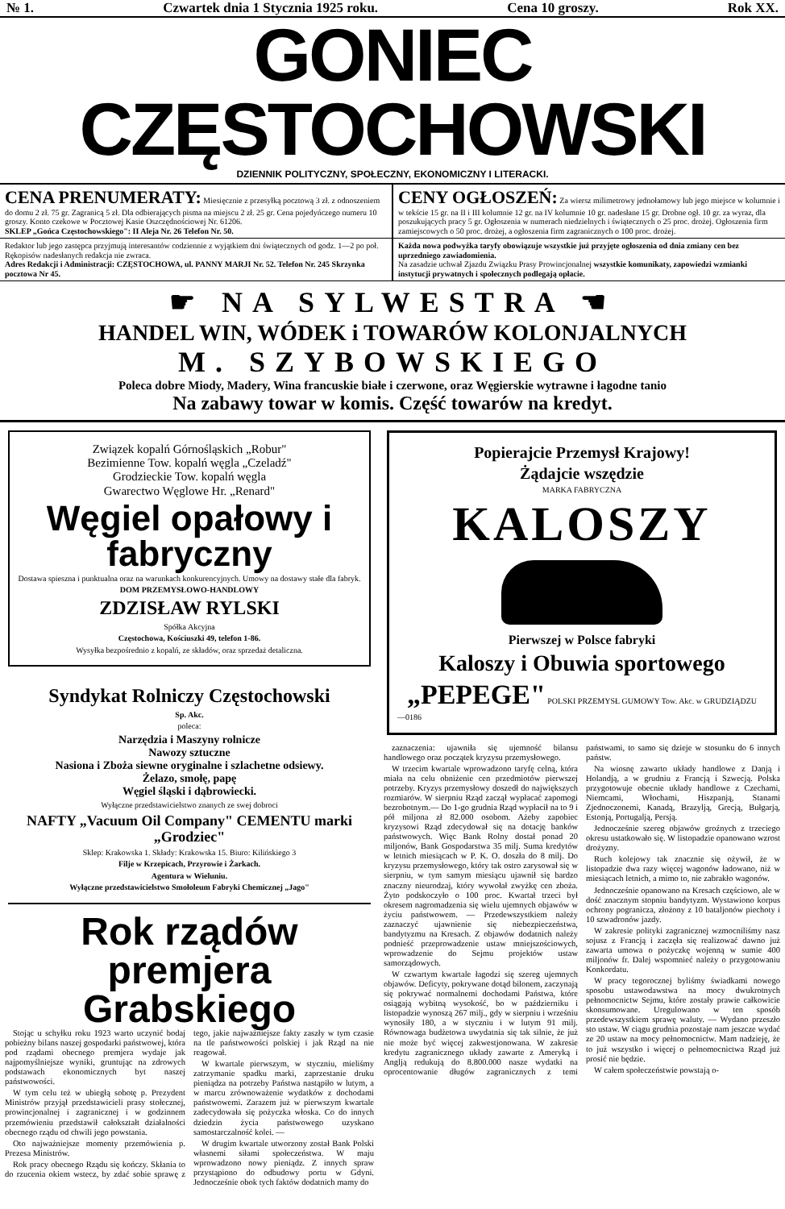№ 1. Czwartek dnia 1 Stycznia 1925 roku. Cena 10 groszy. Rok XX.
GONIEC CZĘSTOCHOWSKI
DZIENNIK POLITYCZNY, SPOŁECZNY, EKONOMICZNY I LITERACKI.
CENA PRENUMERATY: Miesięcznie z przesyłką pocztową 3 zł. z odnoszeniem do domu 2 zł. 75 gr. Zagranicą 5 zł. Dla odbierających pisma na miejscu 2 zł. 25 gr. Cena pojedyńczego numeru 10 groszy. Konto czekowe w Pocztowej Kasie Oszczędnościowej Nr. 61206.
SKLEP „Gońca Częstochowskiego": II Aleja Nr. 26 Telefon Nr. 50.
CENY OGŁOSZEŃ: Za wiersz milimetrowy jednołamowy lub jego miejsce w kolumnie i w tekście 15 gr. na II i III kolumnie 12 gr. na IV kolumnie 10 gr. nadesłane 15 gr. Drobne ogł. 10 gr. za wyraz, dla poszukujących pracy 5 gr. Ogłoszenia w numerach niedzielnych i świątecznych o 25 proc. drożej. Ogłoszenia firm zamiejscowych o 50 proc. drożej, a ogłoszenia firm zagranicznych o 100 proc. drożej.
Redaktor lub jego zastępca przyjmują interesantów codziennie z wyjątkiem dni świątecznych od godz. 1—2 po poł. Rękopisów nadesłanych redakcja nie zwraca.
Adres Redakcji i Administracji: CZĘSTOCHOWA, ul. PANNY MARJI Nr. 52. Telefon Nr. 245 Skrzynka pocztowa Nr 45.
Każda nowa podwyżka taryfy obowiązuje wszystkie już przyjęte ogłoszenia od dnia zmiany cen bez uprzedniego zawiadomienia.
Na zasadzie uchwał Zjazdu Związku Prasy Prowincjonalnej wszystkie komunikaty, zapowiedzi wzmianki instytucji prywatnych i społecznych podlegają opłacie.
☛ NA SYLWESTRA ☚
HANDEL WIN, WÓDEK i TOWARÓW KOLONJALNYCH
M. SZYBOWSKIEGO
Poleca dobre Miody, Madery, Wina francuskie białe i czerwone, oraz Węgierskie wytrawne i łagodne tanio
Na zabawy towar w komis. Część towarów na kredyt.
Związek kopalń Górnośląskich „Robur"
Bezimienne Tow. kopalń węgla „Czeladź"
Grodzieckie Tow. kopalń węgla
Gwarectwo Węglowe Hr. „Renard"
Węgiel opałowy i fabryczny
Dostawa spieszna i punktualna oraz na warunkach konkurencyjnych. Umowy na dostawy stałe dla fabryk.
DOM PRZEMYSŁOWO-HANDLOWY
ZDZISŁAW RYLSKI
Spółka Akcyjna
Częstochowa, Kościuszki 49, telefon 1-86.
Wysyłka bezpośrednio z kopalń, ze składów, oraz sprzedaż detaliczna.
Syndykat Rolniczy Częstochowski
Sp. Akc.
poleca:
Narzędzia i Maszyny rolnicze
Nawozy sztuczne
Nasiona i Zboża siewne oryginalne i szlachetne odsiewy.
Żelazo, smołę, papę
Węgiel śląski i dąbrowiecki.
Wyłączne przedstawicielstwo znanych ze swej dobroci
NAFTY „Vacuum Oil Company" CEMENTU marki „Grodziec"
Sklep: Krakowska 1. Składy: Krakowska 15. Biuro: Kilińskiego 3
Filje w Krzepicach, Przyrowie i Żarkach.
Agentura w Wieluniu.
Wyłączne przedstawicielstwo Smołoleum Fabryki Chemicznej „Jago"
Rok rządów premjera Grabskiego
Stojąc u schyłku roku 1923 warto uczynić bodaj pobieżny bilans naszej gospodarki państwowej, która pod rządami obecnego premjera wydaje jak najpomyślniejsze wyniki, gruntując na zdrowych podstawach ekonomicznych byt naszej państwowości.
W tym celu też w ubiegłą sobotę p. Prezydent Ministrów przyjął przedstawicieli prasy stołecznej, prowincjonalnej i zagranicznej i w godzinnem przemówieniu przedstawił całokształt działalności obecnego rządu od chwili jego powstania.
Oto najważniejsze momenty przemówienia p. Prezesa Ministrów.
Rok pracy obecnego Rządu się kończy. Skłania to do rzucenia okiem wstecz, by zdać sobie sprawę z tego, jakie najważniejsze fakty zaszły w tym czasie na tle państwowości polskiej i jak Rząd na nie reagował.
W kwartale pierwszym, w styczniu, mieliśmy zatrzymanie spadku marki, zaprzestanie druku pieniądza na potrzeby Państwa nastąpiło w lutym, a w marcu zrównoważenie wydatków z dochodami państwowemi. Zarazem już w pierwszym kwartale zadecydowała się pożyczka włoska. Co do innych dziedzin życia państwowego uzyskano samostarczalność kolei. —
W drugim kwartale utworzony został Bank Polski własnemi siłami społeczeństwa. W maju wprowadzono nowy pieniądz. Z innych spraw przystąpiono do odbudowy portu w Gdyni. Jednocześnie obok tych faktów dodatnich mamy do
Popierajcie Przemysł Krajowy!
Żądajcie wszędzie
MARKA FABRYCZNA
KALOSZY
Pierwszej w Polsce fabryki
Kaloszy i Obuwia sportowego
„PEPEGE" POLSKI PRZEMYSŁ GUMOWY Tow. Akc. w GRUDZIĄDZU
—0186
zaznaczenia: ujawniła się ujemność bilansu handlowego oraz początek kryzysu przemysłowego.
W trzecim kwartale wprowadzono taryfę celną, która miała na celu obniżenie cen przedmiotów pierwszej potrzeby. Kryzys przemysłowy doszedł do największych rozmiarów. W sierpniu Rząd zaczął wypłacać zapomogi bezrobotnym.— Do 1-go grudnia Rząd wypłacił na to 9 i pół miljona zł 82.000 osobom. Ażeby zapobiec kryzysowi Rząd zdecydował się na dotację banków państwowych. Więc Bank Rolny dostał ponad 20 miljonów, Bank Gospodarstwa 35 milj. Suma kredytów w letnich miesiącach w P. K. O. doszła do 8 milj. Do kryzysu przemysłowego, który tak ostro zarysował się w sierpniu, w tym samym miesiącu ujawnił się bardzo znaczny nieurodzaj, który wywołał zwyżkę cen zboża. Żyto podskoczyło o 100 proc. Kwartał trzeci był okresem nagromadzenia się wielu ujemnych objawów w życiu państwowem. — Przedewszystkiem należy zaznaczyć ujawnienie się niebezpieczeństwa, bandytyzmu na Kresach. Z objawów dodatnich należy podnieść przeprowadzenie ustaw mniejszościowych, wprowadzenie do Sejmu projektów ustaw samorządowych.
W czwartym kwartale łagodzi się szereg ujemnych objawów. Deficyty, pokrywane dotąd bilonem, zaczynają się pokrywać normalnemi dochodami Państwa, które osiągają wybitną wysokość, bo w październiku i listopadzie wynoszą 267 milj., gdy w sierpniu i wrześniu wynosiły 180, a w styczniu i w lutym 91 milj. Równowaga budżetowa uwydatnia się tak silnie, że już nie może być więcej zakwestjonowana. W zakresie kredytu zagranicznego układy zawarte z Ameryką i Anglją redukują do 8.800.000 nasze wydatki na oprocentowanie długów zagranicznych z temi państwami, to samo się dzieje w stosunku do 6 innych państw.
Na wiosnę zawarto układy handlowe z Danją i Holandją, a w grudniu z Francją i Szwecją. Polska przygotowuje obecnie układy handlowe z Czechami, Niemcami, Włochami, Hiszpanją, Stanami Zjednoczonemi, Kanadą, Brazylją, Grecją, Bułgarją, Estonją, Portugalją, Persją.
Jednocześnie szereg objawów groźnych z trzeciego okresu ustatkowało się. W listopadzie opanowano wzrost drożyzny.
Ruch kolejowy tak znacznie się ożywił, że w listopadzie dwa razy więcej wagonów ładowano, niż w miesiącach letnich, a mimo to, nie zabrakło wagonów.
Jednocześnie opanowano na Kresach częściowo, ale w dość znacznym stopniu bandytyzm. Wystawiono korpus ochrony pogranicza, złożony z 10 batal‍jonów piechoty i 10 szwadronów jazdy.
W zakresie polityki zagranicznej wzmocniliśmy nasz sojusz z Francją i zaczęła się realizować dawno już zawarta umowa o pożyczkę wojenną w sumie 400 miljonów fr. Dalej wspomnieć należy o przygotowaniu Konkordatu.
W pracy tegorocznej byliśmy świadkami nowego sposobu ustawodawstwa na mocy dwukrotnych pełnomocnictw Sejmu, które zostały prawie całkowicie skonsumowane. Uregulowano w ten sposób przedewszystkiem sprawę waluty. — Wydano przeszło sto ustaw. W ciągu grudnia pozostaje nam jeszcze wydać ze 20 ustaw na mocy pełnomocnictw. Mam nadzieję, że to już wszystko i więcej o pełnomocnictwa Rząd już prosić nie będzie.
W całem społeczeństwie powstają o-